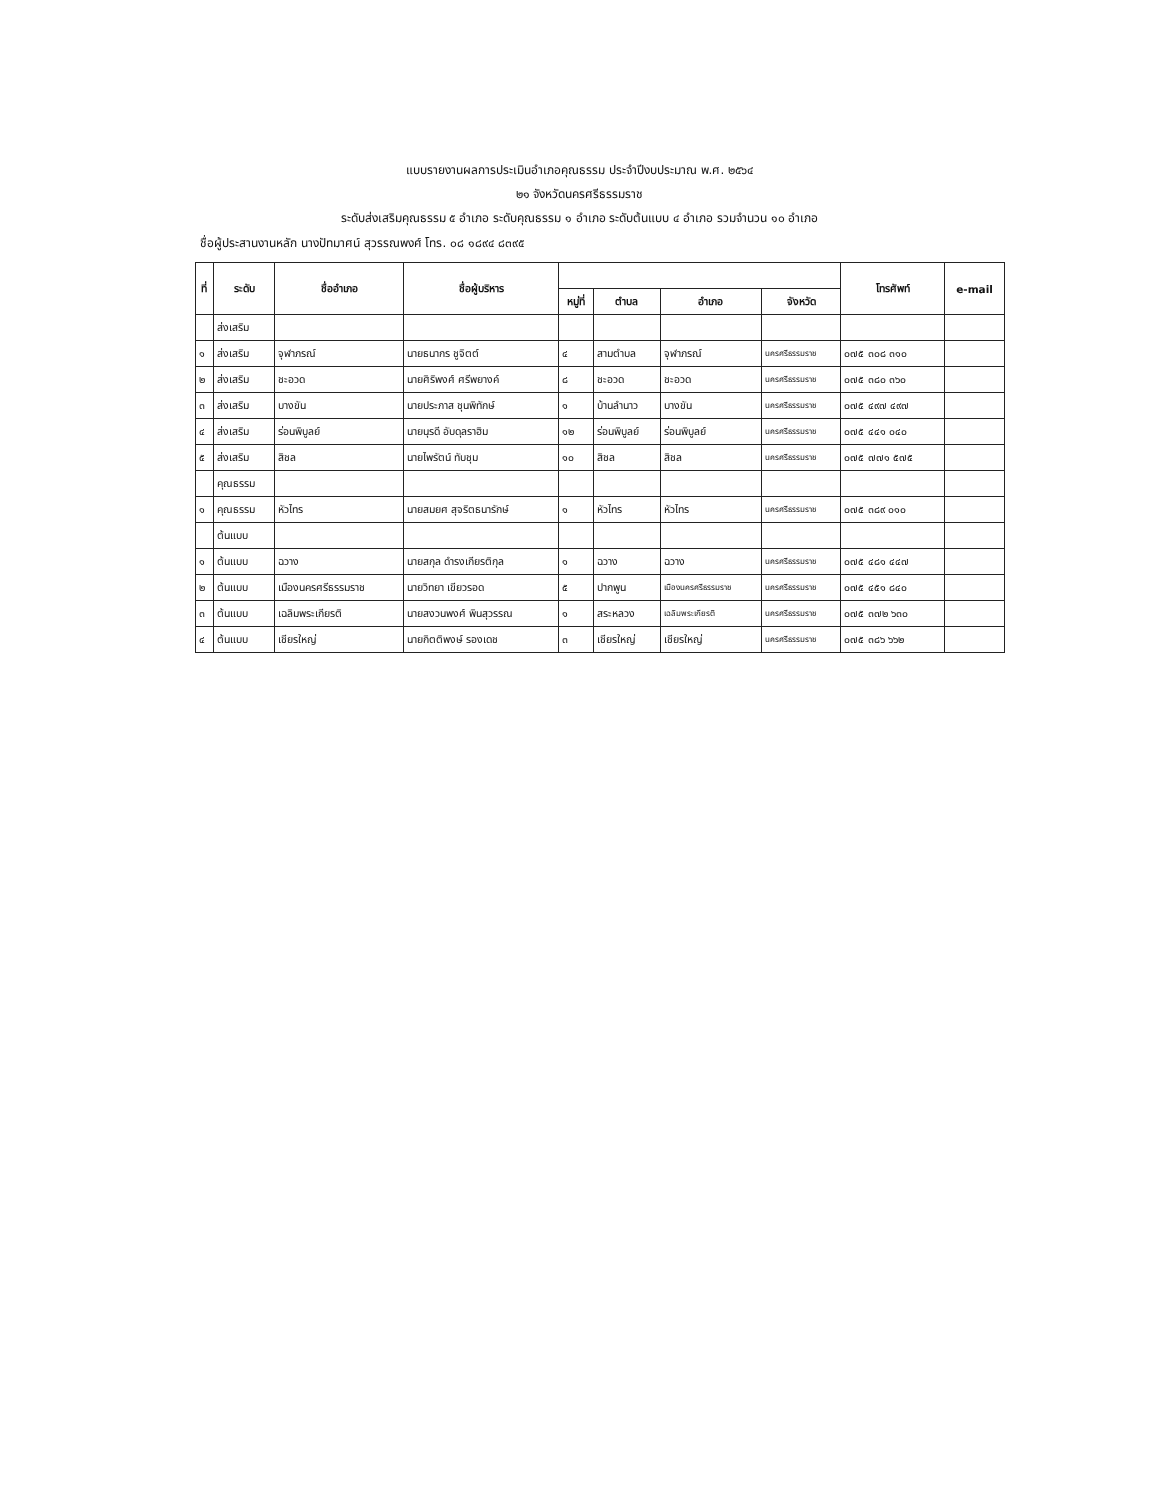แบบรายงานผลการประเมินอำเภอคุณธรรม ประจำปีงบประมาณ พ.ศ. ๒๕๖๔
๒๑ จังหวัดนครศรีธรรมราช
ระดับส่งเสริมคุณธรรม ๕ อำเภอ ระดับคุณธรรม ๑ อำเภอ ระดับต้นแบบ ๔ อำเภอ รวมจำนวน ๑๐ อำเภอ
ชื่อผู้ประสานงานหลัก นางปัทมาศน์ สุวรรณพงศ์ โทร. ๐๘ ๑๘๙๔ ๘๓๙๕
| ที่ | ระดับ | ชื่ออำเภอ | ชื่อผู้บริหาร | | | | | โทรศัพท์ | e-mail |
| --- | --- | --- | --- | --- | --- | --- | --- | --- | --- |
| | | | | หมู่ที่ | ตำบล | อำเภอ | จังหวัด | | |
| | ส่งเสริม | | | | | | | | |
| ๑ | ส่งเสริม | จุฬาภรณ์ | นายธนากร ชูจิตต์ | ๔ | สามตำบล | จุฬาภรณ์ | นครศรีธรรมราช | ๐๗๕ ๓๐๘ ๓๑๐ | |
| ๒ | ส่งเสริม | ชะอวด | นายศิริพงศ์ ศรีพยางค์ | ๘ | ชะอวด | ชะอวด | นครศรีธรรมราช | ๐๗๕ ๓๘๐ ๓๖๐ | |
| ๓ | ส่งเสริม | บางขัน | นายประภาส ชุนพิทักษ์ | ๑ | บ้านลำนาว | บางขัน | นครศรีธรรมราช | ๐๗๕ ๔๙๗ ๔๙๗ | |
| ๔ | ส่งเสริม | ร่อนพิบูลย์ | นายนุรดี อับดุลราฮิม | ๑๒ | ร่อนพิบูลย์ | ร่อนพิบูลย์ | นครศรีธรรมราช | ๐๗๕ ๔๔๑ ๐๔๐ | |
| ๕ | ส่งเสริม | สิชล | นายไพรัตน์ ทับชุม | ๑๐ | สิชล | สิชล | นครศรีธรรมราช | ๐๗๕ ๗๗๑ ๕๗๕ | |
| | คุณธรรม | | | | | | | | |
| ๑ | คุณธรรม | หัวไทร | นายสมยศ สุจริตธนารักษ์ | ๑ | หัวไทร | หัวไทร | นครศรีธรรมราช | ๐๗๕ ๓๘๙ ๐๑๐ | |
| | ต้นแบบ | | | | | | | | |
| ๑ | ต้นแบบ | ฉวาง | นายสกุล ดำรงเกียรติกุล | ๑ | ฉวาง | ฉวาง | นครศรีธรรมราช | ๐๗๕ ๔๘๑ ๔๔๗ | |
| ๒ | ต้นแบบ | เมืองนครศรีธรรมราช | นายวิทยา เขียวรอด | ๕ | ปากพูน | เมืองนครศรีธรรมราช | นครศรีธรรมราช | ๐๗๕ ๔๕๑ ๘๔๐ | |
| ๓ | ต้นแบบ | เฉลิมพระเกียรติ | นายสงวนพงศ์ พินสุวรรณ | ๑ | สระหลวง | เฉลิมพระเกียรติ | นครศรีธรรมราช | ๐๗๕ ๓๗๒ ๖๓๐ | |
| ๔ | ต้นแบบ | เชียรใหญ่ | นายกิตติพงษ์ รองเดช | ๓ | เชียรใหญ่ | เชียรใหญ่ | นครศรีธรรมราช | ๐๗๕ ๓๘๖ ๖๖๒ | |